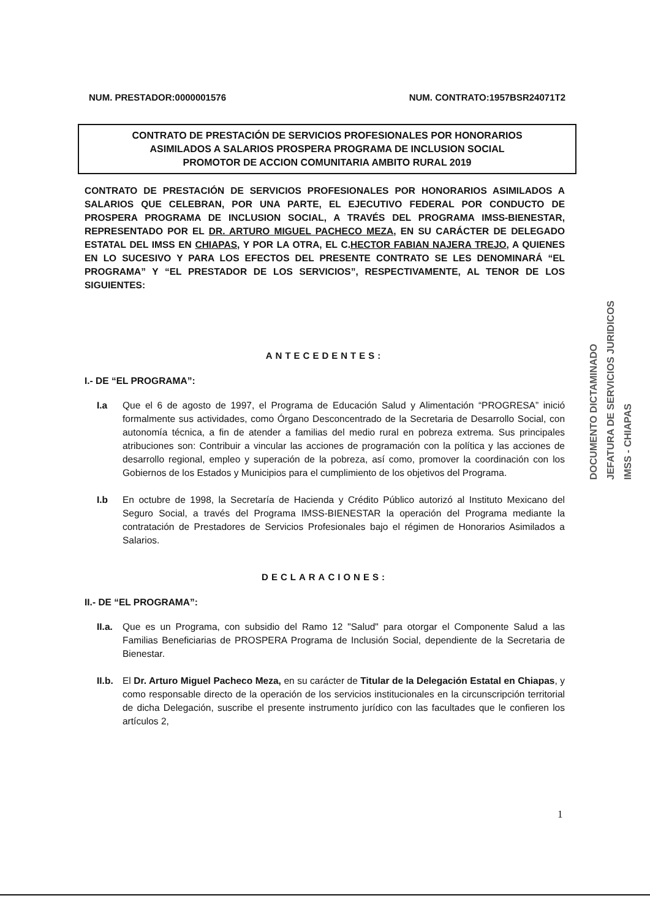NUM. PRESTADOR:0000001576 NUM. CONTRATO:1957BSR24071T2
CONTRATO DE PRESTACIÓN DE SERVICIOS PROFESIONALES POR HONORARIOS
ASIMILADOS A SALARIOS PROSPERA PROGRAMA DE INCLUSION SOCIAL
PROMOTOR DE ACCION COMUNITARIA AMBITO RURAL 2019
CONTRATO DE PRESTACIÓN DE SERVICIOS PROFESIONALES POR HONORARIOS ASIMILADOS A SALARIOS QUE CELEBRAN, POR UNA PARTE, EL EJECUTIVO FEDERAL POR CONDUCTO DE PROSPERA PROGRAMA DE INCLUSION SOCIAL, A TRAVÉS DEL PROGRAMA IMSS-BIENESTAR, REPRESENTADO POR EL DR. ARTURO MIGUEL PACHECO MEZA, EN SU CARÁCTER DE DELEGADO ESTATAL DEL IMSS EN CHIAPAS, Y POR LA OTRA, EL C.HECTOR FABIAN NAJERA TREJO, A QUIENES EN LO SUCESIVO Y PARA LOS EFECTOS DEL PRESENTE CONTRATO SE LES DENOMINARÁ “EL PROGRAMA” Y “EL PRESTADOR DE LOS SERVICIOS”, RESPECTIVAMENTE, AL TENOR DE LOS SIGUIENTES:
ANTECEDENTES:
I.- DE “EL PROGRAMA”:
I.a Que el 6 de agosto de 1997, el Programa de Educación Salud y Alimentación “PROGRESA” inició formalmente sus actividades, como Órgano Desconcentrado de la Secretaria de Desarrollo Social, con autonomía técnica, a fin de atender a familias del medio rural en pobreza extrema. Sus principales atribuciones son: Contribuir a vincular las acciones de programación con la política y las acciones de desarrollo regional, empleo y superación de la pobreza, así como, promover la coordinación con los Gobiernos de los Estados y Municipios para el cumplimiento de los objetivos del Programa.
I.b En octubre de 1998, la Secretaría de Hacienda y Crédito Público autorizó al Instituto Mexicano del Seguro Social, a través del Programa IMSS-BIENESTAR la operación del Programa mediante la contratación de Prestadores de Servicios Profesionales bajo el régimen de Honorarios Asimilados a Salarios.
DECLARACIONES:
II.- DE “EL PROGRAMA”:
II.a.
Que es un Programa, con subsidio del Ramo 12 "Salud" para otorgar el Componente Salud a las Familias Beneficiarias de PROSPERA Programa de Inclusión Social, dependiente de la Secretaria de Bienestar.
II.b.
El Dr. Arturo Miguel Pacheco Meza, en su carácter de Titular de la Delegación Estatal en Chiapas, y como responsable directo de la operación de los servicios institucionales en la circunscripción territorial de dicha Delegación, suscribe el presente instrumento jurídico con las facultades que le confieren los artículos 2,
DOCUMENTO DICTAMINADO
JEFATURA DE SERVICIOS JURIDICOS
IMSS - CHIAPAS
1